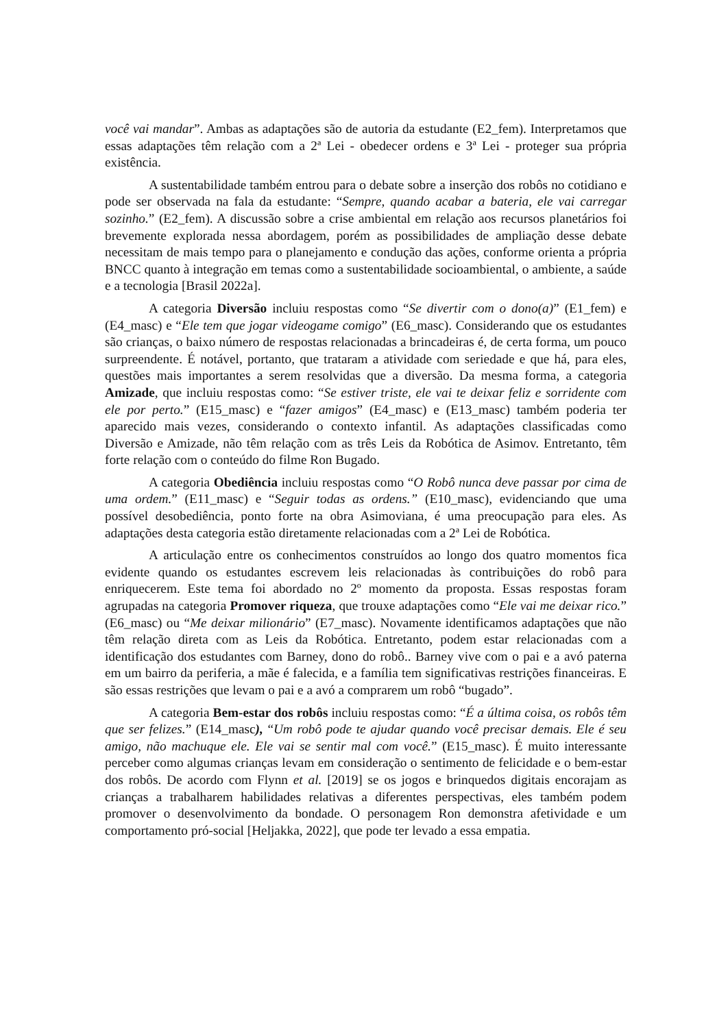você vai mandar”. Ambas as adaptações são de autoria da estudante (E2_fem). Interpretamos que essas adaptações têm relação com a 2ª Lei - obedecer ordens e 3ª Lei - proteger sua própria existência.
A sustentabilidade também entrou para o debate sobre a inserção dos robôs no cotidiano e pode ser observada na fala da estudante: “Sempre, quando acabar a bateria, ele vai carregar sozinho.” (E2_fem). A discussão sobre a crise ambiental em relação aos recursos planetários foi brevemente explorada nessa abordagem, porém as possibilidades de ampliação desse debate necessitam de mais tempo para o planejamento e condução das ações, conforme orienta a própria BNCC quanto à integração em temas como a sustentabilidade socioambiental, o ambiente, a saúde e a tecnologia [Brasil 2022a].
A categoria Diversão incluiu respostas como “Se divertir com o dono(a)” (E1_fem) e (E4_masc) e “Ele tem que jogar videogame comigo” (E6_masc). Considerando que os estudantes são crianças, o baixo número de respostas relacionadas a brincadeiras é, de certa forma, um pouco surpreendente. É notável, portanto, que trataram a atividade com seriedade e que há, para eles, questões mais importantes a serem resolvidas que a diversão. Da mesma forma, a categoria Amizade, que incluiu respostas como: “Se estiver triste, ele vai te deixar feliz e sorridente com ele por perto.” (E15_masc) e “fazer amigos” (E4_masc) e (E13_masc) também poderia ter aparecido mais vezes, considerando o contexto infantil. As adaptações classificadas como Diversão e Amizade, não têm relação com as três Leis da Robótica de Asimov. Entretanto, têm forte relação com o conteúdo do filme Ron Bugado.
A categoria Obediência incluiu respostas como “O Robô nunca deve passar por cima de uma ordem.” (E11_masc) e “Seguir todas as ordens.” (E10_masc), evidenciando que uma possível desobediência, ponto forte na obra Asimoviana, é uma preocupação para eles. As adaptações desta categoria estão diretamente relacionadas com a 2ª Lei de Robótica.
A articulação entre os conhecimentos construídos ao longo dos quatro momentos fica evidente quando os estudantes escrevem leis relacionadas às contribuições do robô para enriquecerem. Este tema foi abordado no 2º momento da proposta. Essas respostas foram agrupadas na categoria Promover riqueza, que trouxe adaptações como “Ele vai me deixar rico.” (E6_masc) ou “Me deixar milionário” (E7_masc). Novamente identificamos adaptações que não têm relação direta com as Leis da Robótica. Entretanto, podem estar relacionadas com a identificação dos estudantes com Barney, dono do robô.. Barney vive com o pai e a avó paterna em um bairro da periferia, a mãe é falecida, e a família tem significativas restrições financeiras. E são essas restrições que levam o pai e a avó a comprarem um robô “bugado”.
A categoria Bem-estar dos robôs incluiu respostas como: “É a última coisa, os robôs têm que ser felizes.” (E14_masc), “Um robô pode te ajudar quando você precisar demais. Ele é seu amigo, não machuque ele. Ele vai se sentir mal com você.” (E15_masc). É muito interessante perceber como algumas crianças levam em consideração o sentimento de felicidade e o bem-estar dos robôs. De acordo com Flynn et al. [2019] se os jogos e brinquedos digitais encorajam as crianças a trabalharem habilidades relativas a diferentes perspectivas, eles também podem promover o desenvolvimento da bondade. O personagem Ron demonstra afetividade e um comportamento pró-social [Heljakka, 2022], que pode ter levado a essa empatia.